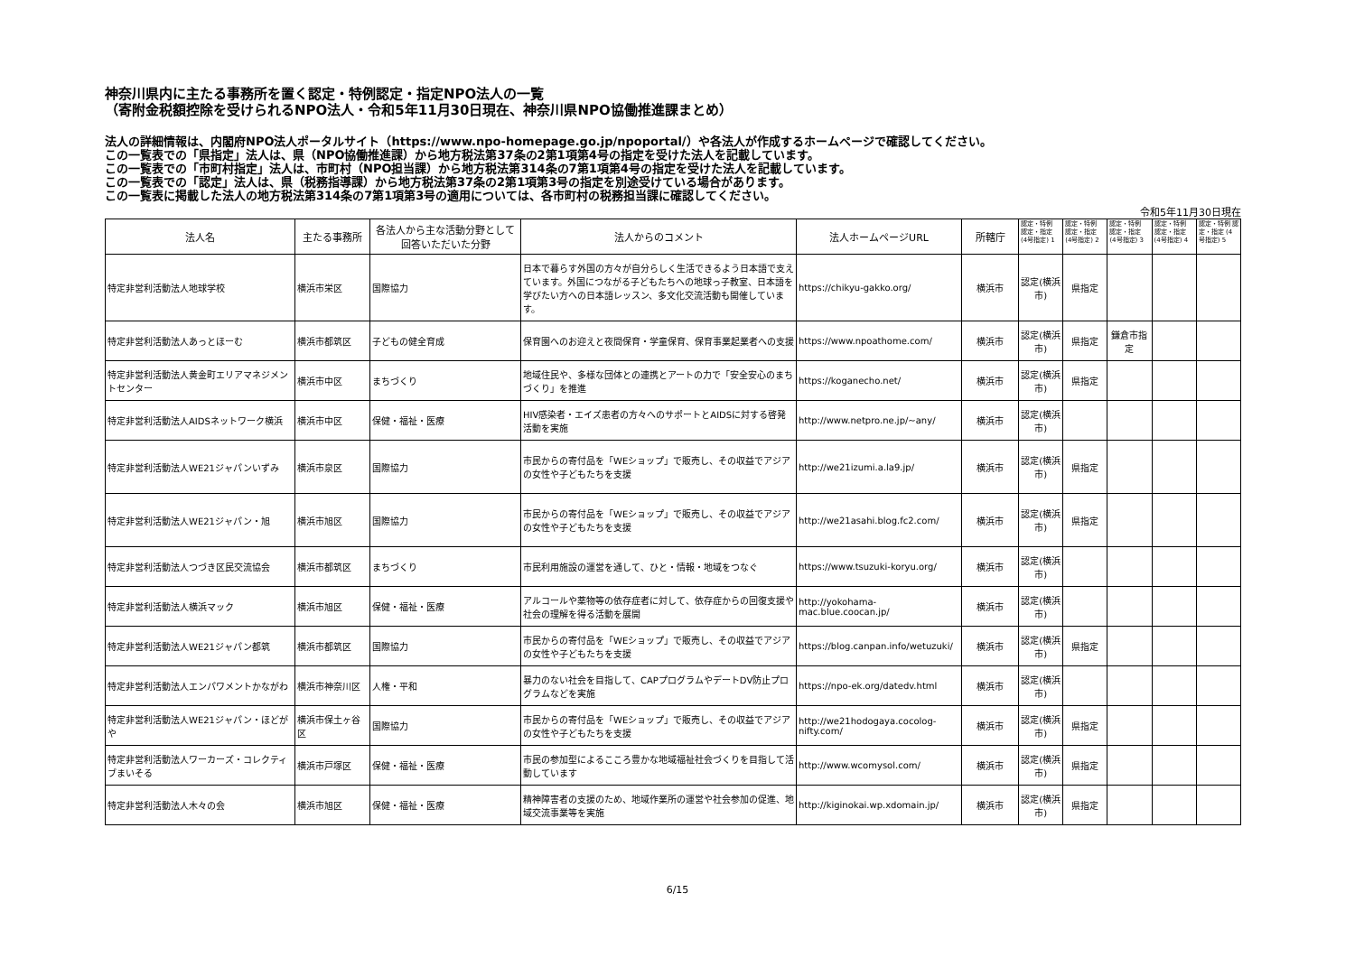神奈川県内に主たる事務所を置く認定・特例認定・指定NPO法人の一覧
（寄附金税額控除を受けられるNPO法人・令和5年11月30日現在、神奈川県NPO協働推進課まとめ）
法人の詳細情報は、内閣府NPO法人ポータルサイト（https://www.npo-homepage.go.jp/npoportal/）や各法人が作成するホームページで確認してください。
この一覧表での「県指定」法人は、県（NPO協働推進課）から地方税法第37条の2第1項第4号の指定を受けた法人を記載しています。
この一覧表での「市町村指定」法人は、市町村（NPO担当課）から地方税法第314条の7第1項第4号の指定を受けた法人を記載しています。
この一覧表での「認定」法人は、県（税務指導課）から地方税法第37条の2第1項第3号の指定を別途受けている場合があります。
この一覧表に掲載した法人の地方税法第314条の7第1項第3号の適用については、各市町村の税務担当課に確認してください。
令和5年11月30日現在
| 法人名 | 主たる事務所 | 各法人から主な活動分野として回答いただいた分野 | 法人からのコメント | 法人ホームページURL | 所轄庁 | 認定・特例 認定・指定 (4号指定) 1 | 認定・特例 認定・指定 (4号指定) 2 | 認定・特例 認定・指定 (4号指定) 3 | 認定・特例 認定・指定 (4号指定) 4 | 認定・特例 認定・指定 (4号指定) 5 |
| --- | --- | --- | --- | --- | --- | --- | --- | --- | --- | --- |
| 特定非営利活動法人地球学校 | 横浜市栄区 | 国際協力 | 日本で暮らす外国の方々が自分らしく生活できるよう日本語で支えています。外国につながる子どもたちへの地球っ子教室、日本語を学びたい方への日本語レッスン、多文化交流活動も開催しています。 | https://chikyu-gakko.org/ | 横浜市 | 認定(横浜市) | 県指定 | | | |
| 特定非営利活動法人あっとほーむ | 横浜市都筑区 | 子どもの健全育成 | 保育園へのお迎えと夜間保育・学童保育、保育事業起業者への支援 | https://www.npoathome.com/ | 横浜市 | 認定(横浜市) | 県指定 | 鎌倉市指定 | | |
| 特定非営利活動法人黄金町エリアマネジメントセンター | 横浜市中区 | まちづくり | 地域住民や、多様な団体との連携とアートの力で「安全安心のまちづくり」を推進 | https://koganecho.net/ | 横浜市 | 認定(横浜市) | 県指定 | | | |
| 特定非営利活動法人AIDSネットワーク横浜 | 横浜市中区 | 保健・福祉・医療 | HIV感染者・エイズ患者の方々へのサポートとAIDSに対する啓発活動を実施 | http://www.netpro.ne.jp/~any/ | 横浜市 | 認定(横浜市) | | | | |
| 特定非営利活動法人WE21ジャパンいずみ | 横浜市泉区 | 国際協力 | 市民からの寄付品を「WEショップ」で販売し、その収益でアジアの女性や子どもたちを支援 | http://we21izumi.a.la9.jp/ | 横浜市 | 認定(横浜市) | 県指定 | | | |
| 特定非営利活動法人WE21ジャパン・旭 | 横浜市旭区 | 国際協力 | 市民からの寄付品を「WEショップ」で販売し、その収益でアジアの女性や子どもたちを支援 | http://we21asahi.blog.fc2.com/ | 横浜市 | 認定(横浜市) | 県指定 | | | |
| 特定非営利活動法人つづき区民交流協会 | 横浜市都筑区 | まちづくり | 市民利用施設の運営を通して、ひと・情報・地域をつなぐ | https://www.tsuzuki-koryu.org/ | 横浜市 | 認定(横浜市) | | | | |
| 特定非営利活動法人横浜マック | 横浜市旭区 | 保健・福祉・医療 | アルコールや薬物等の依存症者に対して、依存症からの回復支援や社会の理解を得る活動を展開 | http://yokohama-mac.blue.coocan.jp/ | 横浜市 | 認定(横浜市) | | | | |
| 特定非営利活動法人WE21ジャパン都筑 | 横浜市都筑区 | 国際協力 | 市民からの寄付品を「WEショップ」で販売し、その収益でアジアの女性や子どもたちを支援 | https://blog.canpan.info/wetuzuki/ | 横浜市 | 認定(横浜市) | 県指定 | | | |
| 特定非営利活動法人エンパワメントかながわ | 横浜市神奈川区 | 人権・平和 | 暴力のない社会を目指して、CAPプログラムやデートDV防止プログラムなどを実施 | https://npo-ek.org/datedv.html | 横浜市 | 認定(横浜市) | | | | |
| 特定非営利活動法人WE21ジャパン・ほどがや | 横浜市保土ヶ谷区 | 国際協力 | 市民からの寄付品を「WEショップ」で販売し、その収益でアジアの女性や子どもたちを支援 | http://we21hodogaya.cocolog-nifty.com/ | 横浜市 | 認定(横浜市) | 県指定 | | | |
| 特定非営利活動法人ワーカーズ・コレクティブまいそる | 横浜市戸塚区 | 保健・福祉・医療 | 市民の参加型によるこころ豊かな地域福祉社会づくりを目指して活動しています | http://www.wcomysol.com/ | 横浜市 | 認定(横浜市) | 県指定 | | | |
| 特定非営利活動法人木々の会 | 横浜市旭区 | 保健・福祉・医療 | 精神障害者の支援のため、地域作業所の運営や社会参加の促進、地域交流事業等を実施 | http://kiginokai.wp.xdomain.jp/ | 横浜市 | 認定(横浜市) | 県指定 | | | |
6/15